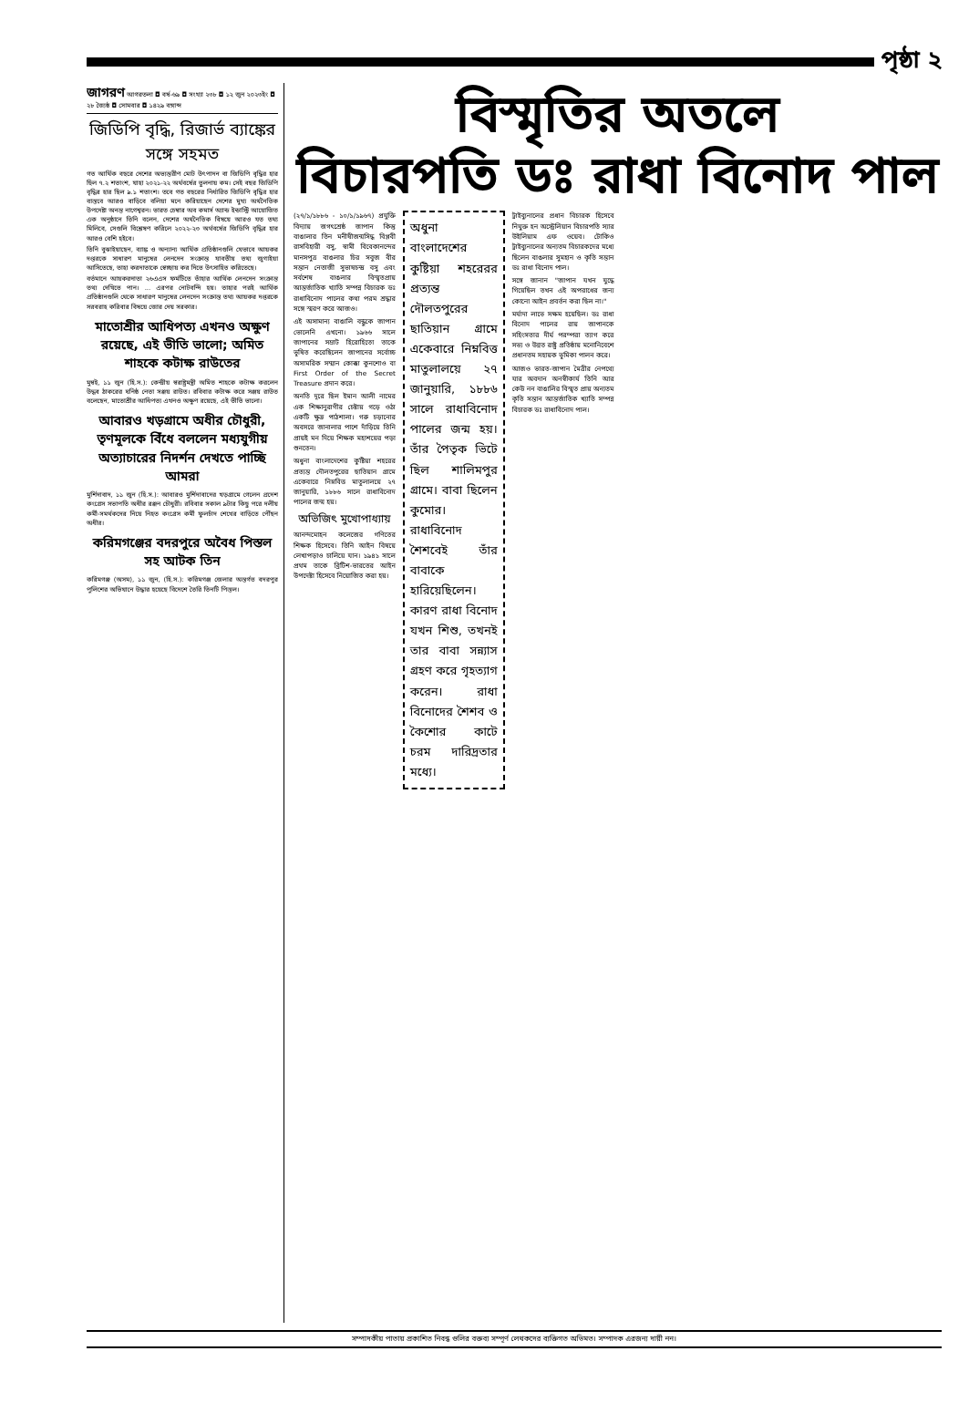পৃষ্ঠা ২
জাগরণ আগরতলা ◘ বর্ষ-৬৯ ◘ সংখ্যা ২৩৮ ◘ ১২ জুন ২০২৩ইং ◘ ২৮ জ্যৈষ্ঠ ◘ সোমবার ◘ ১৪২৯ বঙ্গাব্দ
জিডিপি বৃদ্ধি, রিজার্ভ ব্যাঙ্কের সঙ্গে সহমত
গত আর্থিক বছরে দেশের অভ্যন্তরীণ মোট উৎপাদন বা জিডিপি বৃদ্ধির হার ছিল ৭.২ শতাংশ, যাহা ২০২১-২২ অর্থবর্ষের তুলনায় কম। সেই বছর জিডিপি বৃদ্ধির হার ছিল ৯.১ শতাংশ। তবে গত বছরের নির্ধারিত জিডিপি বৃদ্ধির হার বাস্তবে আরও বাড়িবে বলিয়া মনে করিয়াছেন দেশের মুখ্য অর্থনৈতিক উপদেষ্টা অনন্ত নাগেশ্বরন। ভারত চেম্বার অব কমার্স অ্যান্ড ইন্ডাস্ট্রি আয়োজিত এক অনুষ্ঠানে তিনি বলেন, দেশের অর্থনৈতিক বিষয়ে আরও যত তথ্য মিলিবে, সেগুলি বিশ্লেষণ করিলে ২০২২-২৩ অর্থবর্ষের জিডিপি বৃদ্ধির হার আরও বেশি হইবে।
তিনি বুঝাইয়াছেন, ব্যাঙ্ক ও অন্যান্য আর্থিক প্রতিষ্ঠানগুলি যেভাবে আয়কর দপ্তরকে সাধারণ মানুষের লেনদেন সংক্রান্ত যাবতীয় তথ্য জুগাইয়া আসিতেছে, তাহা করদাতাকে স্বেচ্ছায় কর দিতে উৎসাহিত করিতেছে।
বর্তমানে আয়করদাতা ২৬এএস ফর্মটিতে তাঁহার আর্থিক লেনদেন সংক্রান্ত তথ্য দেখিতে পান। ... এরপর নোটবন্দি হয়। তাহার পরই আর্থিক প্রতিষ্ঠানগুলি থেকে সাধারণ মানুষের লেনদেন সংক্রান্ত তথ্য আয়কর দপ্তরকে সরবরাহ করিবার বিষয়ে জোর দেয় সরকার।
মাতোশ্রীর আধিপত্য এখনও অক্ষুণ রয়েছে, এই ভীতি ভালো; অমিত শাহকে কটাক্ষ রাউতের
মুম্বই, ১১ জুন (হি.স.): কেন্দ্রীয় স্বরাষ্ট্রমন্ত্রী অমিত শাহকে কটাক্ষ করলেন উদ্ধব ঠাকরের ঘনিষ্ঠ নেতা সঞ্জয় রাউত। রবিবার কটাক্ষ করে সঞ্জয় রাউত বলেছেন, মাতোশ্রীর আধিপত্য এখনও অক্ষুণ রয়েছে, এই ভীতি ভালো।
আবারও খড়গ্রামে অধীর চৌধুরী, তৃণমূলকে বিঁধে বললেন মধ্যযুগীয় অত্যাচারের নিদর্শন দেখতে পাচ্ছি আমরা
মুর্শিদাবাদ, ১১ জুন (হি.স.): আবারও মুর্শিদাবাদের খড়গ্রামে গেলেন প্রদেশ কংগ্রেস সভাপতি অধীর রঞ্জন চৌধুরী। রবিবার সকাল ৯টার কিছু পরে দলীয় কর্মী-সমর্থকদের নিয়ে নিহত কংগ্রেস কর্মী ফুলচাঁদ শেখের বাড়িতে পৌঁছন অধীর।
করিমগঞ্জের বদরপুরে অবৈধ পিস্তল সহ আটক তিন
করিমগঞ্জ (অসম), ১১ জুন, (হি.স.): করিমগঞ্জ জেলার অন্তর্গত বদরপুর পুলিশের অভিযানে উদ্ধার হয়েছে বিদেশে তৈরি তিনটি পিস্তল।
বিস্মৃতির অতলে
বিচারপতি ডঃ রাধা বিনোদ পাল
(২৭/১/১৮৮৬ - ১০/১/১৯৬৭) প্রযুক্তি বিদ্যায় জগৎশ্রেষ্ঠ জাপান কিন্তু বাঙালার তিন মনীষীজন্মসিদ্ধ বিপ্লবী রাসবিহারী বসু, স্বামী বিবেকানন্দের মানসপুত্র বাঙলার চির সবুজ বীর সন্তান নেতাজী সুভাষচন্দ্র বসু এবং সর্বশেষ বাঙলার বিস্মৃতপ্রায় আন্তর্জাতিক খ্যাতি সম্পন্ন বিচারক ডঃ রাধাবিনোদ পালের কথা পরম শ্রদ্ধার সঙ্গে স্মরণ করে আজও।
এই অসামান্য বাঙালি বন্ধুকে জাপান ভোলেনি এখনো। ১৯৬৬ সালে জাপানের সম্রাট হিরোহিতো তাকে ভূষিত করেছিলেন জাপানের সর্বোচ্চ অসামরিক সম্মান কোক্কা কুনশোও বা First Order of the Secret Treasure প্রদান করে।
অনতি দূরে ছিল ইমান আলী নামের এক শিক্ষানুরাগীর চেষ্টায় গড়ে ওঠা একটি ক্ষুদ্র পাঠশালা। গরু চড়ানোর অবসরে জানালার পাশে দাঁড়িয়ে তিনি প্রায়ই মন দিয়ে শিক্ষক মহাশয়ের পড়া শুনতেন।
অধুনা বাংলাদেশের কুষ্টিয়া শহরের প্রত্যন্ত দৌলতপুরের ছাতিয়ান গ্রামে একেবারে নিম্নবিত্ত মাতুলালয়ে ২৭ জানুয়ারি, ১৮৮৬ সালে রাধাবিনোদ পালের জন্ম হয়।
অভিজিৎ মুখোপাধ্যায়
আনন্দমোহন কলেজের গণিতের শিক্ষক হিসেবে। তিনি আইন বিষয়ে লেখাপড়াও চালিয়ে যান। ১৯৪১ সালে প্রথম তাকে ব্রিটিশ-ভারতের আইন উপদেষ্টা হিসেবে নিয়োজিত করা হয়।
অধুনা বাংলাদেশের কুষ্টিয়া শহরেরর প্রত্যন্ত দৌলতপুরের ছাতিয়ান গ্রামে একেবারে নিম্নবিত্ত মাতুলালয়ে ২৭ জানুয়ারি, ১৮৮৬ সালে রাধাবিনোদ পালের জন্ম হয়। তাঁর পৈতৃক ভিটে ছিল শালিমপুর গ্রামে। বাবা ছিলেন কুমোর। রাধাবিনোদ শৈশবেই তাঁর বাবাকে হারিয়েছিলেন। কারণ রাধা বিনোদ যখন শিশু, তখনই তার বাবা সন্ন্যাস গ্রহণ করে গৃহত্যাগ করেন। রাধা বিনোদের শৈশব ও কৈশোর কাটে চরম দারিদ্রতার মধ্যে।
ট্রাইব্যুনালের প্রধান বিচারক হিসেবে নিযুক্ত হন অস্ট্রেলিয়ান বিচারপতি স্যার উইলিয়াম এফ ওয়েব। টোকিও ট্রাইব্যুনালের অন্যতম বিচারকদের মধ্যে ছিলেন বাঙলার সুমহান ও কৃতি সন্তান ডঃ রাধা বিনোদ পাল।
সঙ্গে জানান "জাপান যখন যুদ্ধে গিয়েছিল তখন এই অপরাধের জন্য কোনো আইন প্রবর্তন করা ছিল না।"
মর্যাদা লাভে সক্ষম হয়েছিল। ডঃ রাধা বিনোদ পালের রায় জাপানকে সহিংসতার দীর্ঘ পরম্পরা ত্যাগ করে সভ্য ও উন্নত রাষ্ট্র প্রতিষ্ঠায় মনোনিবেশে প্রধানতম সহায়ক ভূমিকা পালন করে।
আজও ভারত-জাপান মৈত্রীর নেপথ্যে যার অবদান অনস্বীকার্য তিনি আর কেউ নন বাঙালির বিস্মৃত প্রায় অন্যতম কৃতি সন্তান আন্তর্জাতিক খ্যাতি সম্পন্ন বিচারক ডঃ রাধাবিনোদ পাল।
সম্পাদকীয় পাতায় প্রকাশিত নিবন্ধ গুলির বক্তব্য সম্পূর্ণ লেখকদের ব্যক্তিগত অভিমত। সম্পাদক এরজন্য দায়ী নন।